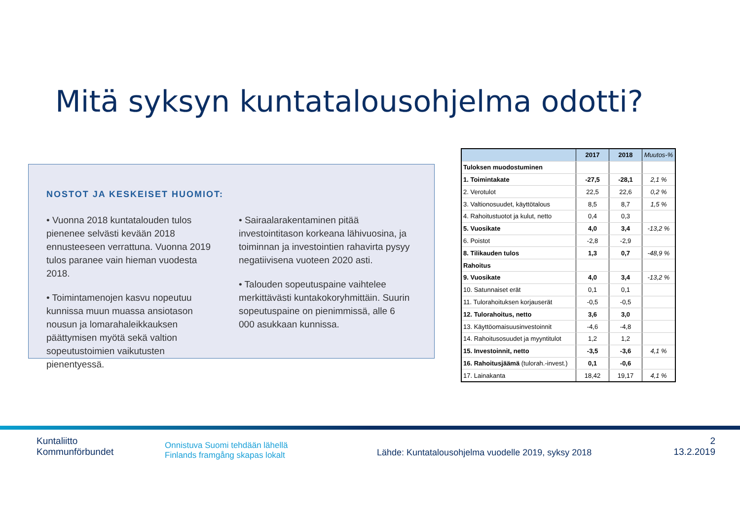Mitä syksyn kuntatalousohjelma odotti?
NOSTOT JA KESKEISET HUOMIOT:
• Vuonna 2018 kuntatalouden tulos pienenee selvästi kevään 2018 ennusteeseen verrattuna. Vuonna 2019 tulos paranee vain hieman vuodesta 2018.
• Toimintamenojen kasvu nopeutuu kunnissa muun muassa ansiotason nousun ja lomarahaleikkauksen päättymisen myötä sekä valtion sopeutustoimien vaikutusten pienentyessä.
• Sairaalarakentaminen pitää investointitason korkeana lähivuosina, ja toiminnan ja investointien rahavirta pysyy negatiivisena vuoteen 2020 asti.
• Talouden sopeutuspaine vaihtelee merkittävästi kuntakokoryhmittäin. Suurin sopeutuspaine on pienimmissä, alle 6 000 asukkaan kunnissa.
| | 2017 | 2018 | Muutos-% |
| --- | --- | --- | --- |
| Tuloksen muodostuminen | | | |
| 1. Toimintakate | -27,5 | -28,1 | 2,1 % |
| 2. Verotulot | 22,5 | 22,6 | 0,2 % |
| 3. Valtionosuudet, käyttötalous | 8,5 | 8,7 | 1,5 % |
| 4. Rahoitustuotot ja kulut, netto | 0,4 | 0,3 | |
| 5. Vuosikate | 4,0 | 3,4 | -13,2 % |
| 6. Poistot | -2,8 | -2,9 | |
| 8. Tilikauden tulos | 1,3 | 0,7 | -48,9 % |
| Rahoitus | | | |
| 9. Vuosikate | 4,0 | 3,4 | -13,2 % |
| 10. Satunnaiset erät | 0,1 | 0,1 | |
| 11. Tulorahoituksen korjauserät | -0,5 | -0,5 | |
| 12. Tulorahoitus, netto | 3,6 | 3,0 | |
| 13. Käyttöomaisuusinvestoinnit | -4,6 | -4,8 | |
| 14. Rahoitusosuudet ja myyntitulot | 1,2 | 1,2 | |
| 15. Investoinnit, netto | -3,5 | -3,6 | 4,1 % |
| 16. Rahoitusjäämä (tulorah.-invest.) | 0,1 | -0,6 | |
| 17. Lainakanta | 18,42 | 19,17 | 4,1 % |
Kuntaliitto
Kommunförbundet
Onnistuva Suomi tehdään lähellä
Finlands framgång skapas lokalt
Lähde: Kuntatalousohjelma vuodelle 2019, syksy 2018
2
13.2.2019